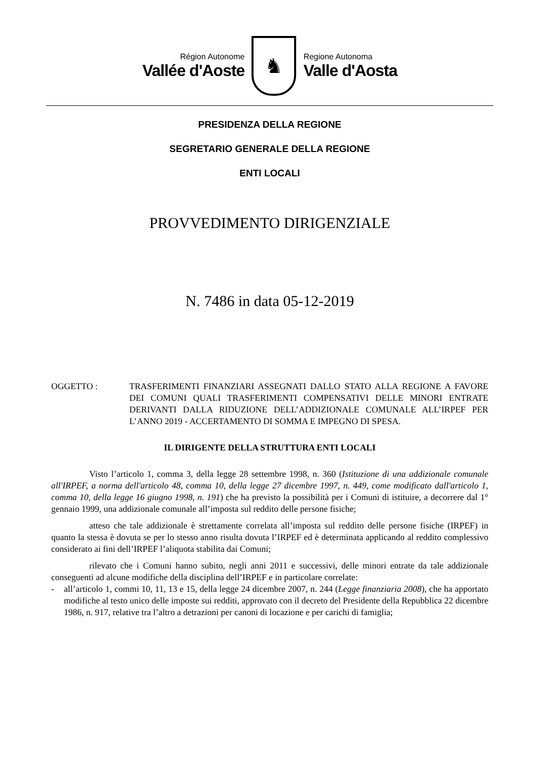Région Autonome
Vallée d'Aoste
♞
Regione Autonoma
Valle d'Aosta
PRESIDENZA DELLA REGIONE
SEGRETARIO GENERALE DELLA REGIONE
ENTI LOCALI
PROVVEDIMENTO DIRIGENZIALE
N. 7486 in data 05-12-2019
OGGETTO : TRASFERIMENTI FINANZIARI ASSEGNATI DALLO STATO ALLA REGIONE A FAVORE DEI COMUNI QUALI TRASFERIMENTI COMPENSATIVI DELLE MINORI ENTRATE DERIVANTI DALLA RIDUZIONE DELL’ADDIZIONALE COMUNALE ALL’IRPEF PER L’ANNO 2019 - ACCERTAMENTO DI SOMMA E IMPEGNO DI SPESA.
IL DIRIGENTE DELLA STRUTTURA ENTI LOCALI
Visto l’articolo 1, comma 3, della legge 28 settembre 1998, n. 360 (Istituzione di una addizionale comunale all'IRPEF, a norma dell'articolo 48, comma 10, della legge 27 dicembre 1997, n. 449, come modificato dall'articolo 1, comma 10, della legge 16 giugno 1998, n. 191) che ha previsto la possibilità per i Comuni di istituire, a decorrere dal 1° gennaio 1999, una addizionale comunale all’imposta sul reddito delle persone fisiche;
atteso che tale addizionale è strettamente correlata all’imposta sul reddito delle persone fisiche (IRPEF) in quanto la stessa è dovuta se per lo stesso anno risulta dovuta l’IRPEF ed è determinata applicando al reddito complessivo considerato ai fini dell’IRPEF l’aliquota stabilita dai Comuni;
rilevato che i Comuni hanno subito, negli anni 2011 e successivi, delle minori entrate da tale addizionale conseguenti ad alcune modifiche della disciplina dell’IRPEF e in particolare correlate:
- all’articolo 1, commi 10, 11, 13 e 15, della legge 24 dicembre 2007, n. 244 (Legge finanziaria 2008), che ha apportato modifiche al testo unico delle imposte sui redditi, approvato con il decreto del Presidente della Repubblica 22 dicembre 1986, n. 917, relative tra l’altro a detrazioni per canoni di locazione e per carichi di famiglia;